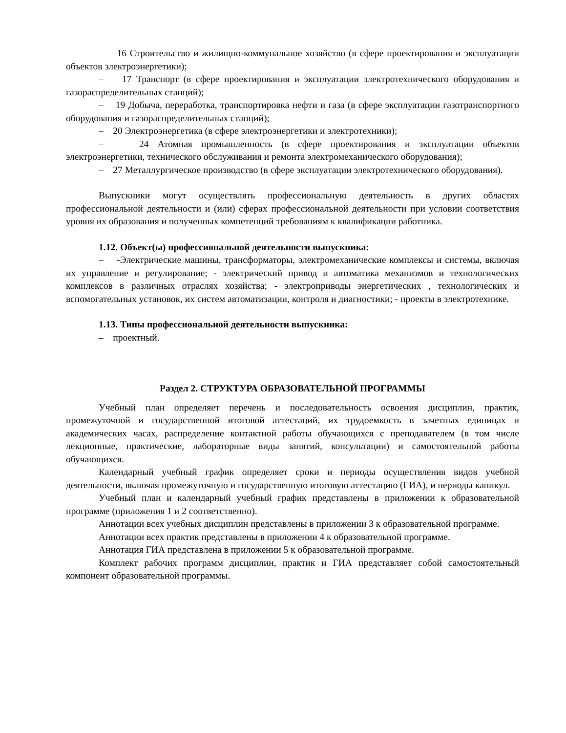– 16 Строительство и жилищно-коммунальное хозяйство (в сфере проектирования и эксплуатации объектов электроэнергетики);
– 17 Транспорт (в сфере проектирования и эксплуатации электротехнического оборудования и газораспределительных станций);
– 19 Добыча, переработка, транспортировка нефти и газа (в сфере эксплуатации газотранспортного оборудования и газораспределительных станций);
– 20 Электроэнергетика (в сфере электроэнергетики и электротехники);
– 24 Атомная промышленность (в сфере проектирования и эксплуатации объектов электроэнергетики, технического обслуживания и ремонта электромеханического оборудования);
– 27 Металлургическое производство (в сфере эксплуатации электротехнического оборудования).
Выпускники могут осуществлять профессиональную деятельность в других областях профессиональной деятельности и (или) сферах профессиональной деятельности при условии соответствия уровня их образования и полученных компетенций требованиям к квалификации работника.
1.12. Объект(ы) профессиональной деятельности выпускника:
– -Электрические машины, трансформаторы, электромеханические комплексы и системы, включая их управление и регулирование; - электрический привод и автоматика механизмов и технологических комплексов в различных отраслях хозяйства; - электроприводы энергетических , технологических и вспомогательных установок, их систем автоматизации, контроля и диагностики; - проекты в электротехнике.
1.13. Типы профессиональной деятельности выпускника:
– проектный.
Раздел 2. СТРУКТУРА ОБРАЗОВАТЕЛЬНОЙ ПРОГРАММЫ
Учебный план определяет перечень и последовательность освоения дисциплин, практик, промежуточной и государственной итоговой аттестаций, их трудоемкость в зачетных единицах и академических часах, распределение контактной работы обучающихся с преподавателем (в том числе лекционные, практические, лабораторные виды занятий, консультации) и самостоятельной работы обучающихся.
Календарный учебный график определяет сроки и периоды осуществления видов учебной деятельности, включая промежуточную и государственную итоговую аттестацию (ГИА), и периоды каникул.
Учебный план и календарный учебный график представлены в приложении к образовательной программе (приложения 1 и 2 соответственно).
Аннотации всех учебных дисциплин представлены в приложении 3 к образовательной программе.
Аннотации всех практик представлены в приложении 4 к образовательной программе.
Аннотация ГИА представлена в приложении 5 к образовательной программе.
Комплект рабочих программ дисциплин, практик и ГИА представляет собой самостоятельный компонент образовательной программы.